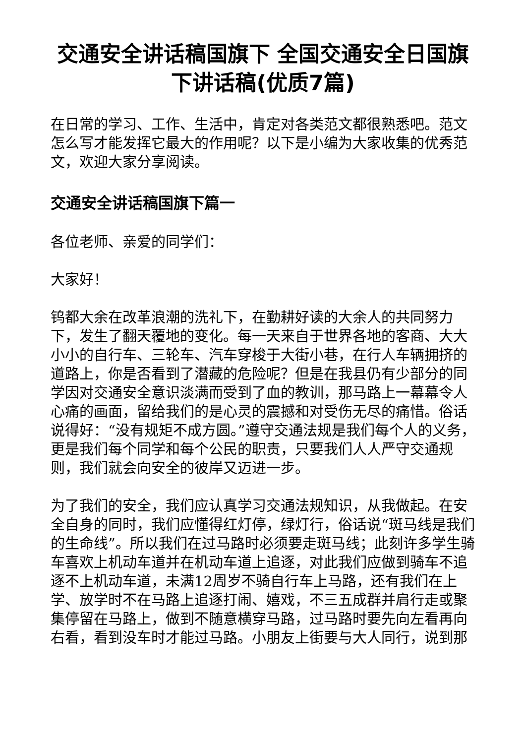交通安全讲话稿国旗下 全国交通安全日国旗下讲话稿(优质7篇)
在日常的学习、工作、生活中，肯定对各类范文都很熟悉吧。范文怎么写才能发挥它最大的作用呢？以下是小编为大家收集的优秀范文，欢迎大家分享阅读。
交通安全讲话稿国旗下篇一
各位老师、亲爱的同学们：
大家好！
钨都大余在改革浪潮的洗礼下，在勤耕好读的大余人的共同努力下，发生了翻天覆地的变化。每一天来自于世界各地的客商、大大小小的自行车、三轮车、汽车穿梭于大街小巷，在行人车辆拥挤的道路上，你是否看到了潜藏的危险呢？但是在我县仍有少部分的同学因对交通安全意识淡满而受到了血的教训，那马路上一幕幕令人心痛的画面，留给我们的是心灵的震撼和对受伤无尽的痛惜。俗话说得好：“没有规矩不成方圆。”遵守交通法规是我们每个人的义务，更是我们每个同学和每个公民的职责，只要我们人人严守交通规则，我们就会向安全的彼岸又迈进一步。
为了我们的安全，我们应认真学习交通法规知识，从我做起。在安全自身的同时，我们应懂得红灯停，绿灯行，俗话说“斑马线是我们的生命线”。所以我们在过马路时必须要走斑马线；此刻许多学生骑车喜欢上机动车道并在机动车道上追逐，对此我们应做到骑车不追逐不上机动车道，未满12周岁不骑自行车上马路，还有我们在上学、放学时不在马路上追逐打闹、嬉戏，不三五成群并肩行走或聚集停留在马路上，做到不随意横穿马路，过马路时要先向左看再向右看，看到没车时才能过马路。小朋友上街要与大人同行，说到那